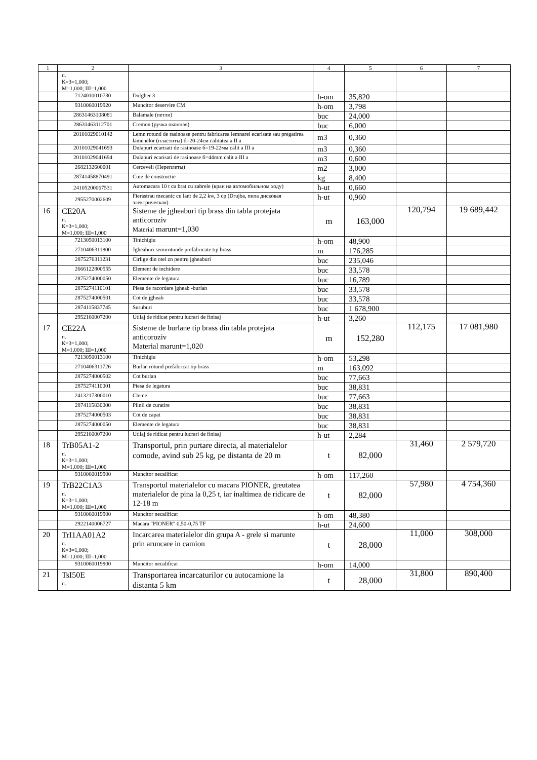| 1 | 2 | 3 | 4 | 5 | 6 | 7 |
| --- | --- | --- | --- | --- | --- | --- |
| | п. К=3=1,000; М=1,000; Ш=1,000 | | | | | |
| | 7124010010730 | Dulgher 3 | h-om | 35,820 | | |
| | 9310060019920 | Muncitor deservire CM | h-om | 3,798 | | |
| | 28631463108081 | Balamale (петли) | buc | 24,000 | | |
| | 28631463112701 | Cremon (ручка оконная) | buc | 6,000 | | |
| | 20101029010142 | Lemn rotund de rasinoase pentru fabricarea lemnarei ecarisate sau pregatirea lamenelor (пластиты) б=20-24см calitatea a II a | m3 | 0,360 | | |
| | 20101029041693 | Dulapuri ecarisati de rasinoase б=19-22мм calit a III a | m3 | 0,360 | | |
| | 20101029041694 | Dulapuri ecarisati de rasinoase б=44mm calit a III a | m3 | 0,600 | | |
| | 2682132600001 | Cerceveli (Переплеты) | m2 | 3,000 | | |
| | 28741458870491 | Cuie de constructie | kg | 8,400 | | |
| | 24105200067531 | Automacara 10 t cu brat cu zabrele (кран на автомобильном ходу) | h-ut | 0,660 | | |
| | 2955270002609 | Fierastrau mecanic cu lant de 2,2 kw, 3 cp (Drujba, пила дисковая электрическая) | h-ut | 0,960 | | |
| 16 | CE20A п. К=3=1,000; М=1,000; Ш=1,000 | Sisteme de jgheaburi tip brass din tabla protejata anticoroziv Material marunt=1,030 | m | 163,000 | 120,794 | 19 689,442 |
| | 7213050013100 | Tinichigiu | h-om | 48,900 | | |
| | 2710406311800 | Jgheaburi semirotunde prefabricate tip brass | m | 176,285 | | |
| | 2875276311231 | Cirlige din otel zn pentru jgheaburi | buc | 235,046 | | |
| | 2666122800555 | Element de inchidere | buc | 33,578 | | |
| | 2875274000050 | Elemente de legatura | buc | 16,789 | | |
| | 2875274110101 | Piesa de racordare jgheab -burlan | buc | 33,578 | | |
| | 2875274000501 | Cot de jgheab | buc | 33,578 | | |
| | 2874115837745 | Suruburi | buc | 1 678,900 | | |
| | 2952160007200 | Utilaj de ridicat pentru lucrari de finisaj | h-ut | 3,260 | | |
| 17 | CE22A п. К=3=1,000; М=1,000; Ш=1,000 | Sisteme de burlane tip brass din tabla protejata anticoroziv Material marunt=1,020 | m | 152,280 | 112,175 | 17 081,980 |
| | 7213050013100 | Tinichigiu | h-om | 53,298 | | |
| | 2710406311726 | Burlan rotund prefabricat tip brass | m | 163,092 | | |
| | 2875274000502 | Cot burlan | buc | 77,663 | | |
| | 2875274110001 | Piesa de legatura | buc | 38,831 | | |
| | 2413217300010 | Cleme | buc | 77,663 | | |
| | 2874115830000 | Pilnii de curatire | buc | 38,831 | | |
| | 2875274000503 | Cot de capat | buc | 38,831 | | |
| | 2875274000050 | Elemente de legatura | buc | 38,831 | | |
| | 2952160007200 | Utilaj de ridicat pentru lucrari de finisaj | h-ut | 2,284 | | |
| 18 | TrB05A1-2 п. К=3=1,000; М=1,000; Ш=1,000 | Transportul, prin purtare directa, al materialelor comode, avind sub 25 kg, pe distanta de 20 m | t | 82,000 | 31,460 | 2 579,720 |
| | 9310060019900 | Muncitor necalificat | h-om | 117,260 | | |
| 19 | TrB22C1A3 п. К=3=1,000; М=1,000; Ш=1,000 | Transportul materialelor cu macara PIONER, greutatea materialelor de pina la 0,25 t, iar inaltimea de ridicare de 12-18 m | t | 82,000 | 57,980 | 4 754,360 |
| | 9310060019900 | Muncitor necalificat | h-om | 48,380 | | |
| | 2922140006727 | Macara "PIONER" 0,50-0,75 TF | h-ut | 24,600 | | |
| 20 | TrI1AA01A2 п. К=3=1,000; М=1,000; Ш=1,000 | Incarcarea materialelor din grupa A - grele si marunte prin aruncare in camion | t | 28,000 | 11,000 | 308,000 |
| | 9310060019900 | Muncitor necalificat | h-om | 14,000 | | |
| 21 | TsI50E п. | Transportarea incarcaturilor cu autocamione la distanta 5 km | t | 28,000 | 31,800 | 890,400 |